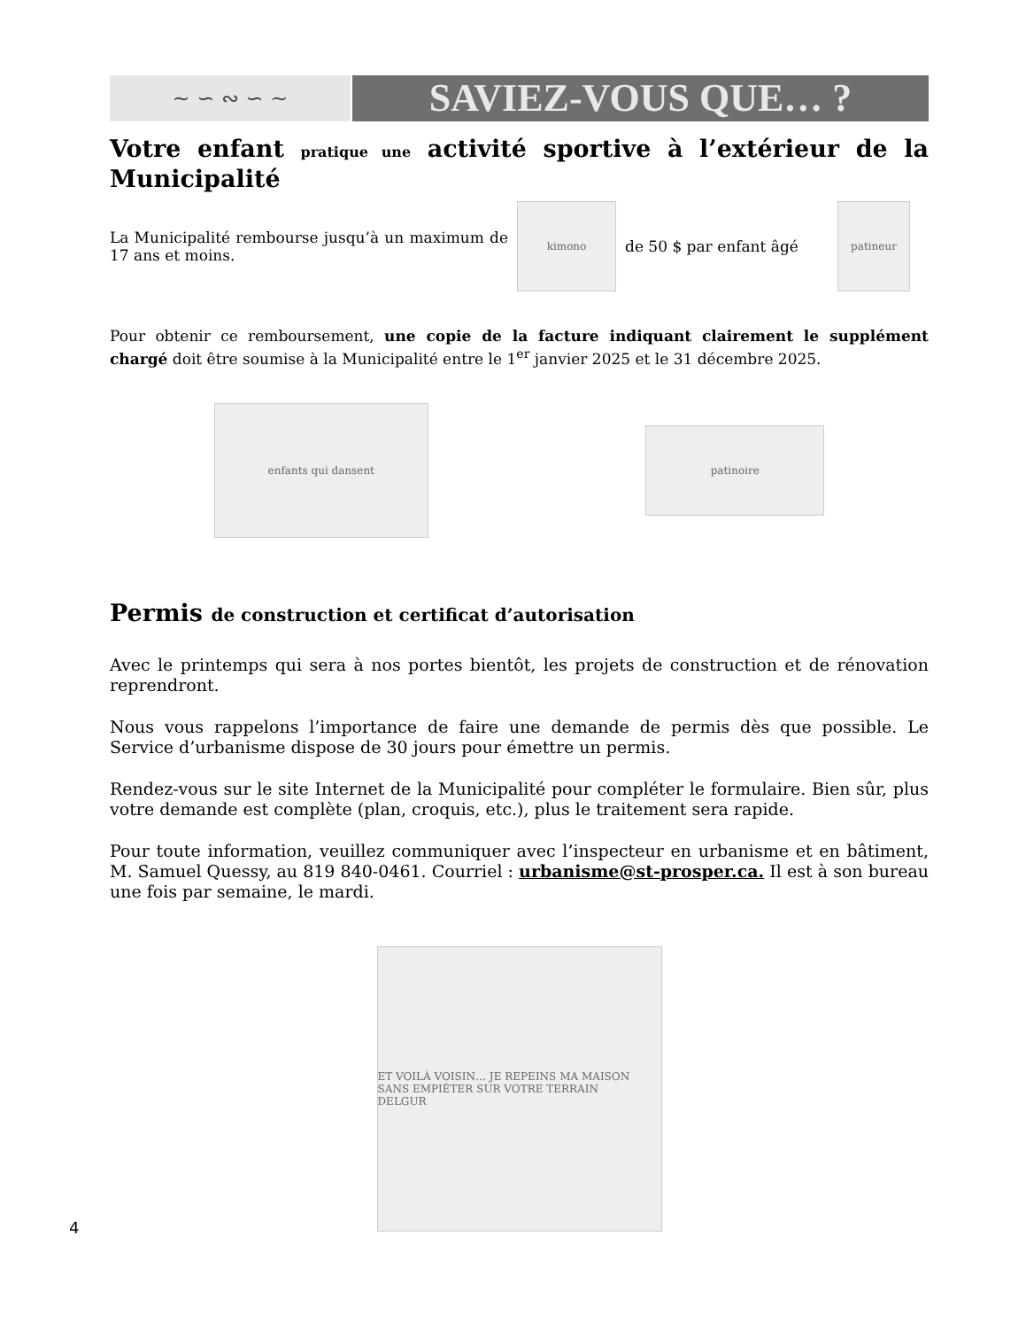~ ∽ ∾ ∽ ~
SAVIEZ-VOUS QUE… ?
Votre enfant pratique une activité sportive à l’extérieur de la Municipalité
La Municipalité rembourse jusqu’à un maximum de 17 ans et moins.
kimono
de 50 $ par enfant âgé
patineur
Pour obtenir ce remboursement, une copie de la facture indiquant clairement le supplément chargé doit être soumise à la Municipalité entre le 1<sup>er</sup> janvier 2025 et le 31 décembre 2025.
enfants qui dansent
patinoire
Permis de construction et certificat d’autorisation
Avec le printemps qui sera à nos portes bientôt, les projets de construction et de rénovation reprendront.
Nous vous rappelons l’importance de faire une demande de permis dès que possible. Le Service d’urbanisme dispose de 30 jours pour émettre un permis.
Rendez-vous sur le site Internet de la Municipalité pour compléter le formulaire. Bien sûr, plus votre demande est complète (plan, croquis, etc.), plus le traitement sera rapide.
Pour toute information, veuillez communiquer avec l’inspecteur en urbanisme et en bâtiment, M. Samuel Quessy, au 819 840-0461. Courriel : urbanisme@st-prosper.ca. Il est à son bureau une fois par semaine, le mardi.
ET VOILÀ VOISIN… JE REPEINS MA MAISON SANS EMPIÉTER SUR VOTRE TERRAIN
DELGUR
4